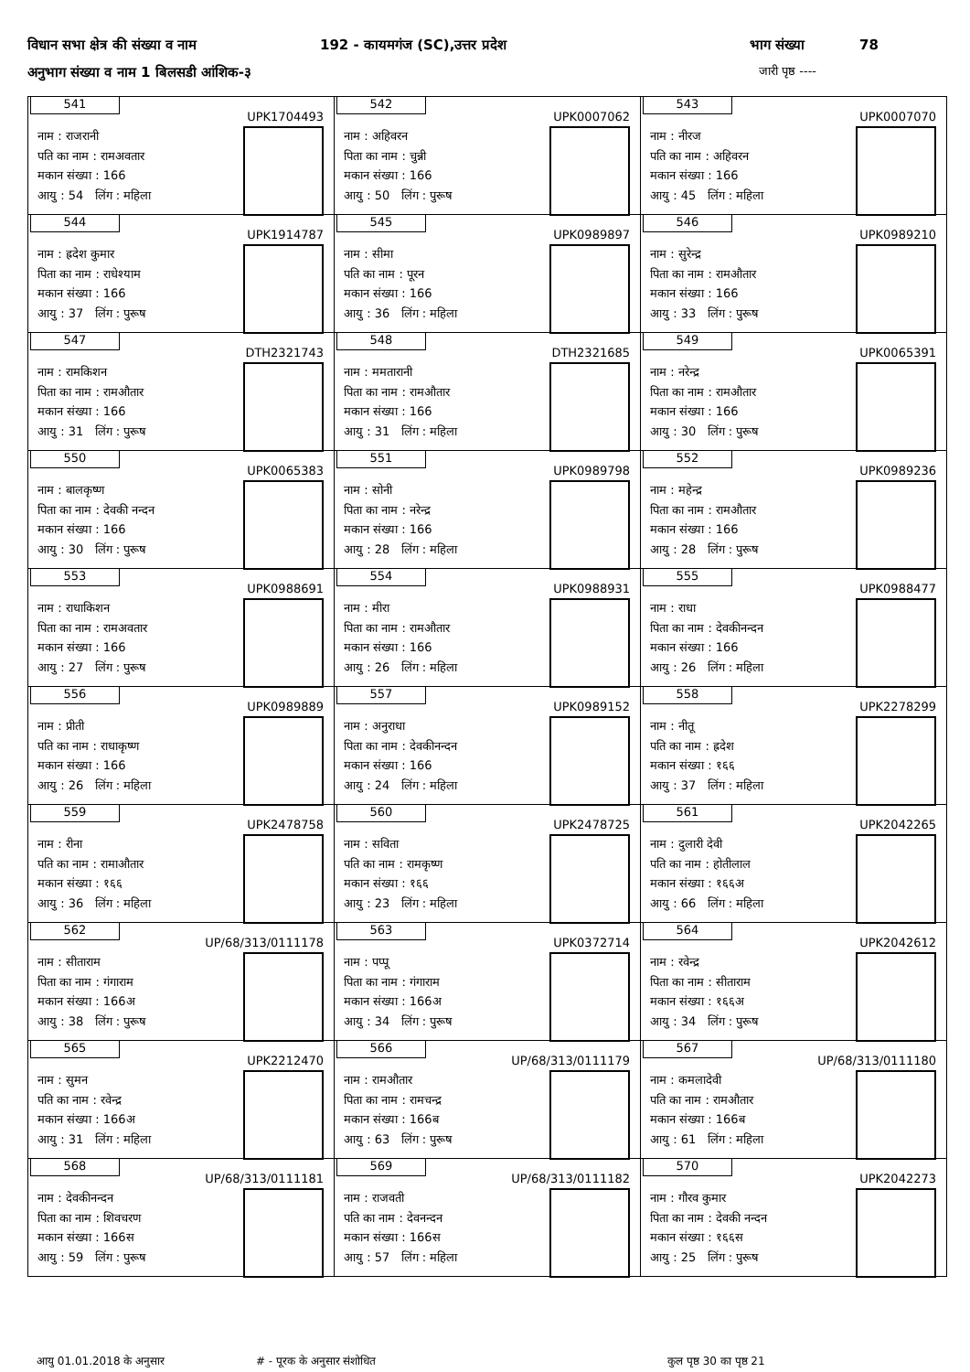विधान सभा क्षेत्र की संख्या व नाम 192 - कायमगंज (SC),उत्तर प्रदेश भाग संख्या 78
अनुभाग संख्या व नाम 1 बिलसडी आंशिक-३ जारी पृष्ठ ----
| 541 UPK1704493 नाम : राजरानी पति का नाम : रामअवतार मकान संख्या : 166 आयु : 54 लिंग : महिला | 542 UPK0007062 नाम : अहिवरन पिता का नाम : चुन्नी मकान संख्या : 166 आयु : 50 लिंग : पुरूष | 543 UPK0007070 नाम : नीरज पति का नाम : अहिवरन मकान संख्या : 166 आयु : 45 लिंग : महिला |
| 544 UPK1914787 नाम : ह्रदेश कुमार पिता का नाम : राधेश्याम मकान संख्या : 166 आयु : 37 लिंग : पुरूष | 545 UPK0989897 नाम : सीमा पति का नाम : पूरन मकान संख्या : 166 आयु : 36 लिंग : महिला | 546 UPK0989210 नाम : सुरेन्द्र पिता का नाम : रामऔतार मकान संख्या : 166 आयु : 33 लिंग : पुरूष |
| 547 DTH2321743 नाम : रामकिशन पिता का नाम : रामऔतार मकान संख्या : 166 आयु : 31 लिंग : पुरूष | 548 DTH2321685 नाम : ममतारानी पिता का नाम : रामऔतार मकान संख्या : 166 आयु : 31 लिंग : महिला | 549 UPK0065391 नाम : नरेन्द्र पिता का नाम : रामऔतार मकान संख्या : 166 आयु : 30 लिंग : पुरूष |
| 550 UPK0065383 नाम : बालकृष्ण पिता का नाम : देवकी नन्दन मकान संख्या : 166 आयु : 30 लिंग : पुरूष | 551 UPK0989798 नाम : सोनी पिता का नाम : नरेन्द्र मकान संख्या : 166 आयु : 28 लिंग : महिला | 552 UPK0989236 नाम : महेन्द्र पिता का नाम : रामऔतार मकान संख्या : 166 आयु : 28 लिंग : पुरूष |
| 553 UPK0988691 नाम : राधाकिशन पिता का नाम : रामअवतार मकान संख्या : 166 आयु : 27 लिंग : पुरूष | 554 UPK0988931 नाम : मीरा पिता का नाम : रामऔतार मकान संख्या : 166 आयु : 26 लिंग : महिला | 555 UPK0988477 नाम : राधा पिता का नाम : देवकीनन्दन मकान संख्या : 166 आयु : 26 लिंग : महिला |
| 556 UPK0989889 नाम : प्रीती पति का नाम : राधाकृष्ण मकान संख्या : 166 आयु : 26 लिंग : महिला | 557 UPK0989152 नाम : अनुराधा पिता का नाम : देवकीनन्दन मकान संख्या : 166 आयु : 24 लिंग : महिला | 558 UPK2278299 नाम : नीतू पति का नाम : ह्रदेश मकान संख्या : १६६ आयु : 37 लिंग : महिला |
| 559 UPK2478758 नाम : रीना पति का नाम : रामाऔतार मकान संख्या : १६६ आयु : 36 लिंग : महिला | 560 UPK2478725 नाम : सविता पति का नाम : रामकृष्ण मकान संख्या : १६६ आयु : 23 लिंग : महिला | 561 UPK2042265 नाम : दुलारी देवी पति का नाम : होतीलाल मकान संख्या : १६६अ आयु : 66 लिंग : महिला |
| 562 UP/68/313/0111178 नाम : सीताराम पिता का नाम : गंगाराम मकान संख्या : 166अ आयु : 38 लिंग : पुरूष | 563 UPK0372714 नाम : पप्पू पिता का नाम : गंगाराम मकान संख्या : 166अ आयु : 34 लिंग : पुरूष | 564 UPK2042612 नाम : रवेन्द्र पिता का नाम : सीताराम मकान संख्या : १६६अ आयु : 34 लिंग : पुरूष |
| 565 UPK2212470 नाम : सुमन पति का नाम : रवेन्द्र मकान संख्या : 166अ आयु : 31 लिंग : महिला | 566 UP/68/313/0111179 नाम : रामऔतार पिता का नाम : रामचन्द्र मकान संख्या : 166ब आयु : 63 लिंग : पुरूष | 567 UP/68/313/0111180 नाम : कमलादेवी पति का नाम : रामऔतार मकान संख्या : 166ब आयु : 61 लिंग : महिला |
| 568 UP/68/313/0111181 नाम : देवकीनन्दन पिता का नाम : शिवचरण मकान संख्या : 166स आयु : 59 लिंग : पुरूष | 569 UP/68/313/0111182 नाम : राजवती पति का नाम : देवनन्दन मकान संख्या : 166स आयु : 57 लिंग : महिला | 570 UPK2042273 नाम : गौरव कुमार पिता का नाम : देवकी नन्दन मकान संख्या : १६६स आयु : 25 लिंग : पुरूष |
आयु 01.01.2018 के अनुसार # - पूरक के अनुसार संशोधित कुल पृष्ठ 30 का पृष्ठ 21